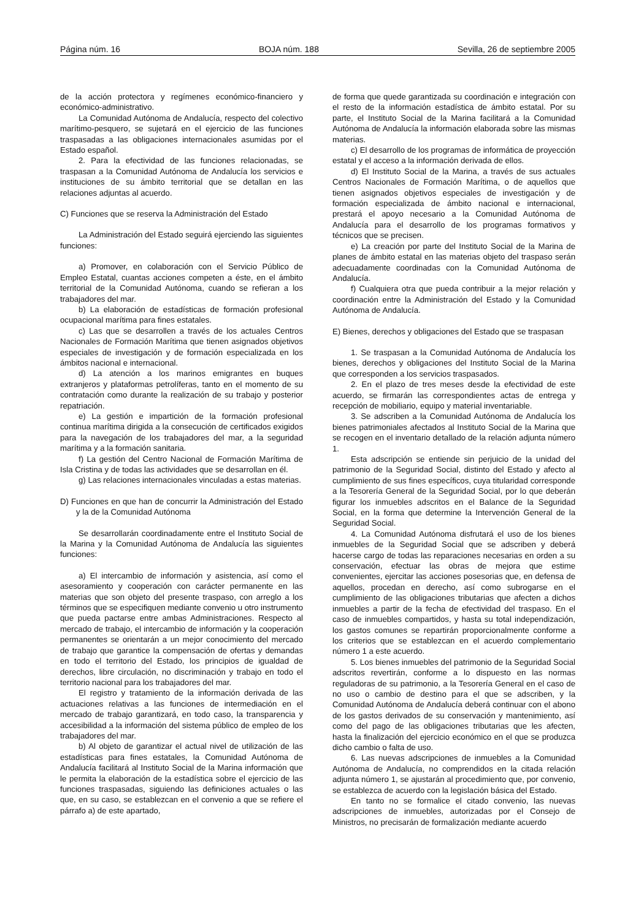Página núm. 16 BOJA núm. 188 Sevilla, 26 de septiembre 2005
de la acción protectora y regímenes económico-financiero y económico-administrativo.
La Comunidad Autónoma de Andalucía, respecto del colectivo marítimo-pesquero, se sujetará en el ejercicio de las funciones traspasadas a las obligaciones internacionales asumidas por el Estado español.
2. Para la efectividad de las funciones relacionadas, se traspasan a la Comunidad Autónoma de Andalucía los servicios e instituciones de su ámbito territorial que se detallan en las relaciones adjuntas al acuerdo.
C) Funciones que se reserva la Administración del Estado
La Administración del Estado seguirá ejerciendo las siguientes funciones:
a) Promover, en colaboración con el Servicio Público de Empleo Estatal, cuantas acciones competen a éste, en el ámbito territorial de la Comunidad Autónoma, cuando se refieran a los trabajadores del mar.
b) La elaboración de estadísticas de formación profesional ocupacional marítima para fines estatales.
c) Las que se desarrollen a través de los actuales Centros Nacionales de Formación Marítima que tienen asignados objetivos especiales de investigación y de formación especializada en los ámbitos nacional e internacional.
d) La atención a los marinos emigrantes en buques extranjeros y plataformas petrolíferas, tanto en el momento de su contratación como durante la realización de su trabajo y posterior repatriación.
e) La gestión e impartición de la formación profesional continua marítima dirigida a la consecución de certificados exigidos para la navegación de los trabajadores del mar, a la seguridad marítima y a la formación sanitaria.
f) La gestión del Centro Nacional de Formación Marítima de Isla Cristina y de todas las actividades que se desarrollan en él.
g) Las relaciones internacionales vinculadas a estas materias.
D) Funciones en que han de concurrir la Administración del Estado y la de la Comunidad Autónoma
Se desarrollarán coordinadamente entre el Instituto Social de la Marina y la Comunidad Autónoma de Andalucía las siguientes funciones:
a) El intercambio de información y asistencia, así como el asesoramiento y cooperación con carácter permanente en las materias que son objeto del presente traspaso, con arreglo a los términos que se especifiquen mediante convenio u otro instrumento que pueda pactarse entre ambas Administraciones. Respecto al mercado de trabajo, el intercambio de información y la cooperación permanentes se orientarán a un mejor conocimiento del mercado de trabajo que garantice la compensación de ofertas y demandas en todo el territorio del Estado, los principios de igualdad de derechos, libre circulación, no discriminación y trabajo en todo el territorio nacional para los trabajadores del mar.
El registro y tratamiento de la información derivada de las actuaciones relativas a las funciones de intermediación en el mercado de trabajo garantizará, en todo caso, la transparencia y accesibilidad a la información del sistema público de empleo de los trabajadores del mar.
b) Al objeto de garantizar el actual nivel de utilización de las estadísticas para fines estatales, la Comunidad Autónoma de Andalucía facilitará al Instituto Social de la Marina información que le permita la elaboración de la estadística sobre el ejercicio de las funciones traspasadas, siguiendo las definiciones actuales o las que, en su caso, se establezcan en el convenio a que se refiere el párrafo a) de este apartado,
de forma que quede garantizada su coordinación e integración con el resto de la información estadística de ámbito estatal. Por su parte, el Instituto Social de la Marina facilitará a la Comunidad Autónoma de Andalucía la información elaborada sobre las mismas materias.
c) El desarrollo de los programas de informática de proyección estatal y el acceso a la información derivada de ellos.
d) El Instituto Social de la Marina, a través de sus actuales Centros Nacionales de Formación Marítima, o de aquellos que tienen asignados objetivos especiales de investigación y de formación especializada de ámbito nacional e internacional, prestará el apoyo necesario a la Comunidad Autónoma de Andalucía para el desarrollo de los programas formativos y técnicos que se precisen.
e) La creación por parte del Instituto Social de la Marina de planes de ámbito estatal en las materias objeto del traspaso serán adecuadamente coordinadas con la Comunidad Autónoma de Andalucía.
f) Cualquiera otra que pueda contribuir a la mejor relación y coordinación entre la Administración del Estado y la Comunidad Autónoma de Andalucía.
E) Bienes, derechos y obligaciones del Estado que se traspasan
1. Se traspasan a la Comunidad Autónoma de Andalucía los bienes, derechos y obligaciones del Instituto Social de la Marina que corresponden a los servicios traspasados.
2. En el plazo de tres meses desde la efectividad de este acuerdo, se firmarán las correspondientes actas de entrega y recepción de mobiliario, equipo y material inventariable.
3. Se adscriben a la Comunidad Autónoma de Andalucía los bienes patrimoniales afectados al Instituto Social de la Marina que se recogen en el inventario detallado de la relación adjunta número 1.
Esta adscripción se entiende sin perjuicio de la unidad del patrimonio de la Seguridad Social, distinto del Estado y afecto al cumplimiento de sus fines específicos, cuya titularidad corresponde a la Tesorería General de la Seguridad Social, por lo que deberán figurar los inmuebles adscritos en el Balance de la Seguridad Social, en la forma que determine la Intervención General de la Seguridad Social.
4. La Comunidad Autónoma disfrutará el uso de los bienes inmuebles de la Seguridad Social que se adscriben y deberá hacerse cargo de todas las reparaciones necesarias en orden a su conservación, efectuar las obras de mejora que estime convenientes, ejercitar las acciones posesorias que, en defensa de aquellos, procedan en derecho, así como subrogarse en el cumplimiento de las obligaciones tributarias que afecten a dichos inmuebles a partir de la fecha de efectividad del traspaso. En el caso de inmuebles compartidos, y hasta su total independización, los gastos comunes se repartirán proporcionalmente conforme a los criterios que se establezcan en el acuerdo complementario número 1 a este acuerdo.
5. Los bienes inmuebles del patrimonio de la Seguridad Social adscritos revertirán, conforme a lo dispuesto en las normas reguladoras de su patrimonio, a la Tesorería General en el caso de no uso o cambio de destino para el que se adscriben, y la Comunidad Autónoma de Andalucía deberá continuar con el abono de los gastos derivados de su conservación y mantenimiento, así como del pago de las obligaciones tributarias que les afecten, hasta la finalización del ejercicio económico en el que se produzca dicho cambio o falta de uso.
6. Las nuevas adscripciones de inmuebles a la Comunidad Autónoma de Andalucía, no comprendidos en la citada relación adjunta número 1, se ajustarán al procedimiento que, por convenio, se establezca de acuerdo con la legislación básica del Estado.
En tanto no se formalice el citado convenio, las nuevas adscripciones de inmuebles, autorizadas por el Consejo de Ministros, no precisarán de formalización mediante acuerdo